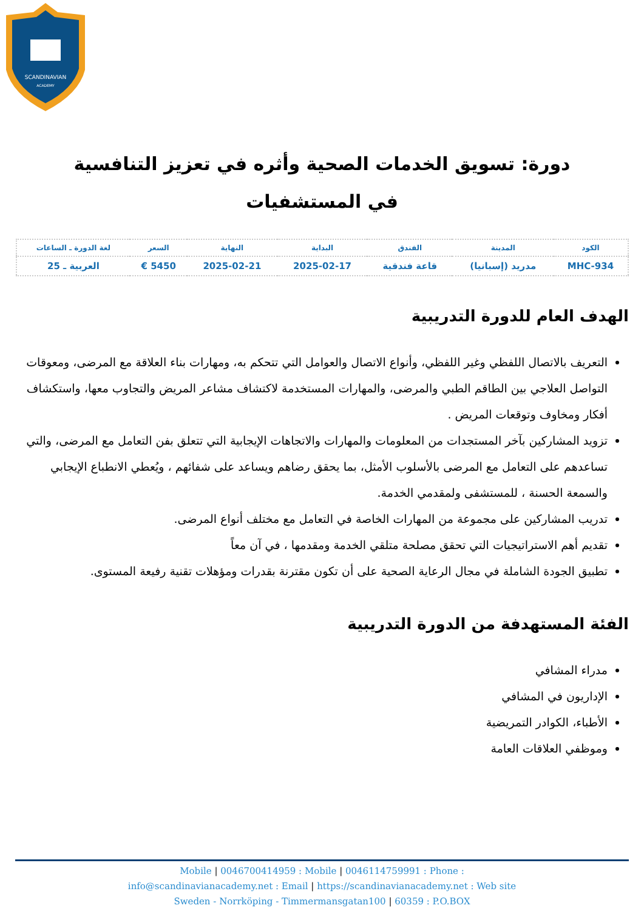SCANDINAVIAN
ACADEMY
دورة: تسويق الخدمات الصحية وأثره في تعزيز التنافسية في المستشفيات
| الكود | المدينة | الفندق | البداية | النهاية | السعر | لغة الدورة ـ الساعات |
| --- | --- | --- | --- | --- | --- | --- |
| MHC-934 | مدريد (إسبانيا) | قاعة فندقية | 2025-02-17 | 2025-02-21 | 5450 € | العربية ـ 25 |
الهدف العام للدورة التدريبية
التعريف بالاتصال اللفظي وغير اللفظي، وأنواع الاتصال والعوامل التي تتحكم به، ومهارات بناء العلاقة مع المرضى، ومعوقات التواصل العلاجي بين الطاقم الطبي والمرضى، والمهارات المستخدمة لاكتشاف مشاعر المريض والتجاوب معها، واستكشاف أفكار ومخاوف وتوقعات المريض .
تزويد المشاركين بآخر المستجدات من المعلومات والمهارات والاتجاهات الإيجابية التي تتعلق بفن التعامل مع المرضى، والتي تساعدهم على التعامل مع المرضى بالأسلوب الأمثل، بما يحقق رضاهم ويساعد على شفائهم ، ويُعطي الانطباع الإيجابي والسمعة الحسنة ، للمستشفى ولمقدمي الخدمة.
تدريب المشاركين على مجموعة من المهارات الخاصة في التعامل مع مختلف أنواع المرضى.
تقديم أهم الاستراتيجيات التي تحقق مصلحة متلقي الخدمة ومقدمها ، في آن معاً
تطبيق الجودة الشاملة في مجال الرعاية الصحية على أن تكون مقترنة بقدرات ومؤهلات تقنية رفيعة المستوى.
الفئة المستهدفة من الدورة التدريبية
مدراء المشافي
الإداريون في المشافي
الأطباء، الكوادر التمريضية
وموظفي العلاقات العامة
Mobile | 0046700414959 : Mobile | 0046114759991 : Phone :
info@scandinavianacademy.net : Email | https://scandinavianacademy.net : Web site
Sweden - Norrköping - Timmermansgatan100 | 60359 : P.O.BOX